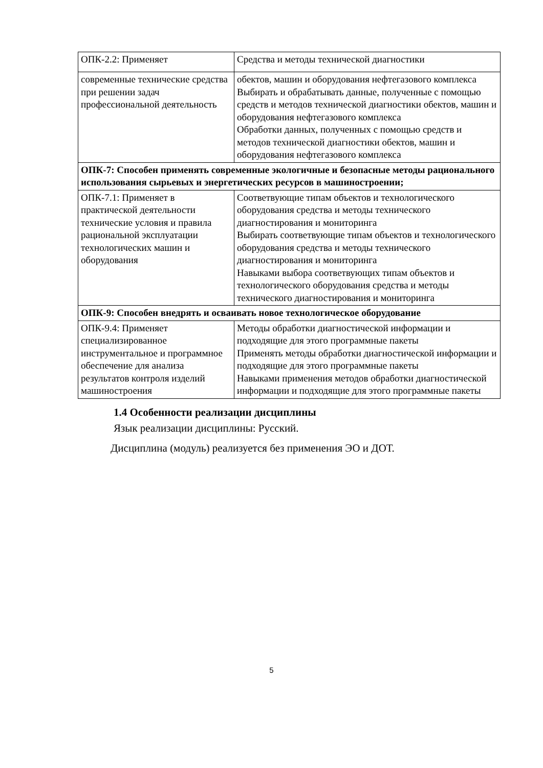| ОПК-2.2: Применяет | Средства и методы технической диагностики |
| современные технические средства при решении задач профессиональной деятельность | обектов, машин и оборудования нефтегазового комплекса Выбирать и обрабатывать данные, полученные с помощью средств и методов технической диагностики обектов, машин и оборудования нефтегазового комплекса Обработки данных, полученных с помощью средств и методов технической диагностики обектов, машин и оборудования нефтегазового комплекса |
| ОПК-7: Способен применять современные экологичные и безопасные методы рационального использования сырьевых и энергетических ресурсов в машиностроении; | |
| ОПК-7.1: Применяет в практической деятельности технические условия и правила рациональной эксплуатации технологических машин и оборудования | Соответвующие типам объектов и технологического оборудования средства и методы технического диагностирования и мониторинга Выбирать соответвующие типам объектов и технологического оборудования средства и методы технического диагностирования и мониторинга Навыками выбора соответвующих типам объектов и технологического оборудования средства и методы технического диагностирования и мониторинга |
| ОПК-9: Способен внедрять и осваивать новое технологическое оборудование | |
| ОПК-9.4: Применяет специализированное инструментальное и программное обеспечение для анализа результатов контроля изделий машиностроения | Методы обработки диагностической информации и подходящие для этого программные пакеты Применять методы обработки диагностической информации и подходящие для этого программные пакеты Навыками применения методов обработки диагностической информации и подходящие для этого программные пакеты |
1.4 Особенности реализации дисциплины
Язык реализации дисциплины: Русский.
Дисциплина (модуль) реализуется без применения ЭО и ДОТ.
5